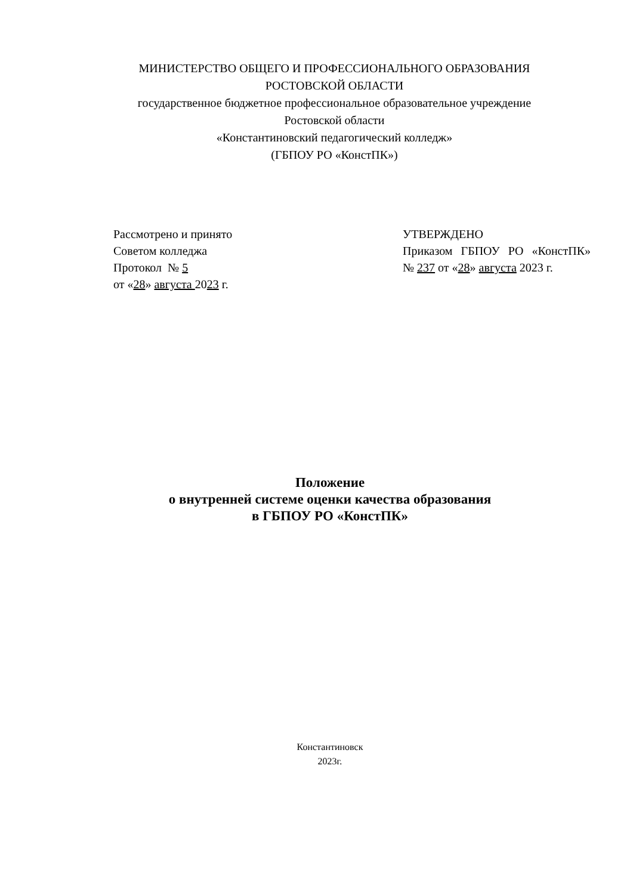МИНИСТЕРСТВО ОБЩЕГО И ПРОФЕССИОНАЛЬНОГО ОБРАЗОВАНИЯ
РОСТОВСКОЙ ОБЛАСТИ
государственное бюджетное профессиональное образовательное учреждение
Ростовской области
«Константиновский педагогический колледж»
(ГБПОУ РО «КонстПК»)
Рассмотрено и принято
Советом колледжа
Протокол № 5
от «28» августа 2023 г.
УТВЕРЖДЕНО
Приказом ГБПОУ РО «КонстПК»
№ 237 от «28» августа 2023 г.
Положение
о внутренней системе оценки качества образования
в ГБПОУ РО «КонстПК»
Константиновск
2023г.